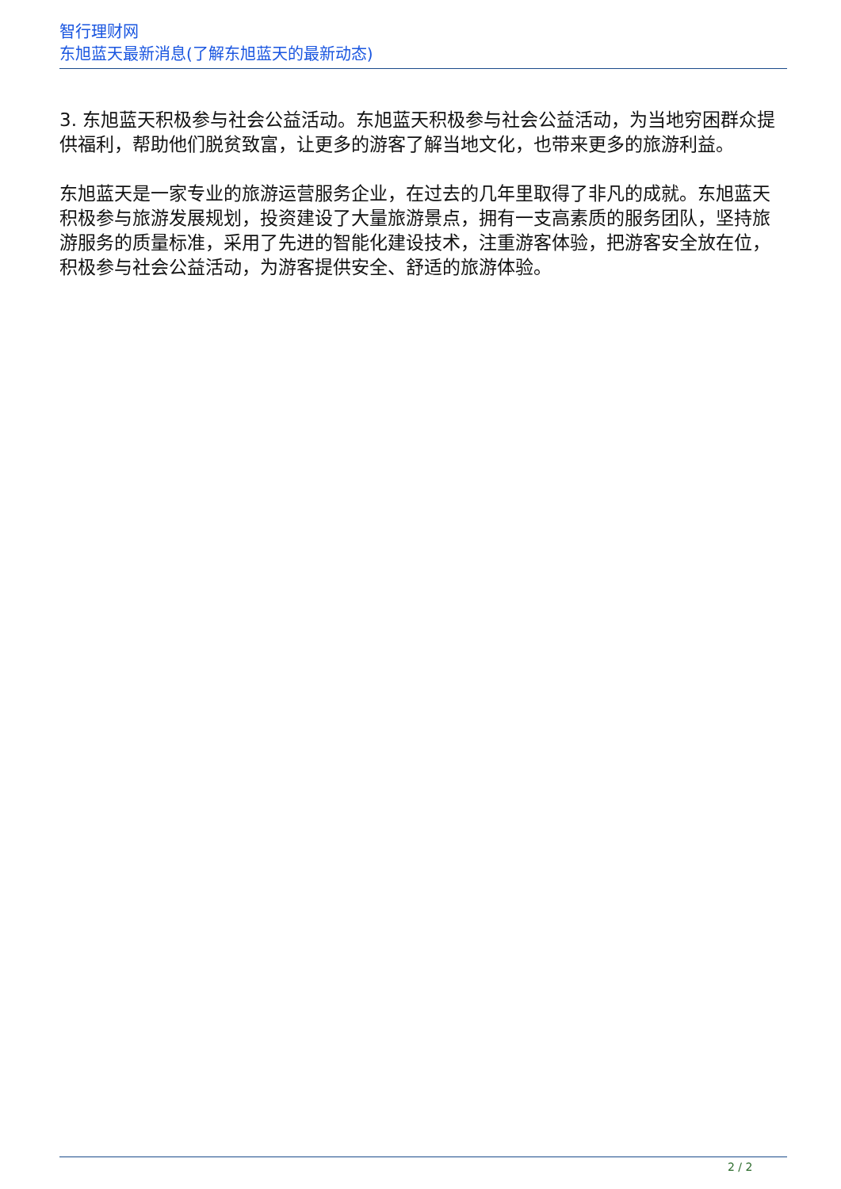智行理财网
东旭蓝天最新消息(了解东旭蓝天的最新动态)
3. 东旭蓝天积极参与社会公益活动。东旭蓝天积极参与社会公益活动，为当地穷困群众提供福利，帮助他们脱贫致富，让更多的游客了解当地文化，也带来更多的旅游利益。
东旭蓝天是一家专业的旅游运营服务企业，在过去的几年里取得了非凡的成就。东旭蓝天积极参与旅游发展规划，投资建设了大量旅游景点，拥有一支高素质的服务团队，坚持旅游服务的质量标准，采用了先进的智能化建设技术，注重游客体验，把游客安全放在位，积极参与社会公益活动，为游客提供安全、舒适的旅游体验。
2 / 2